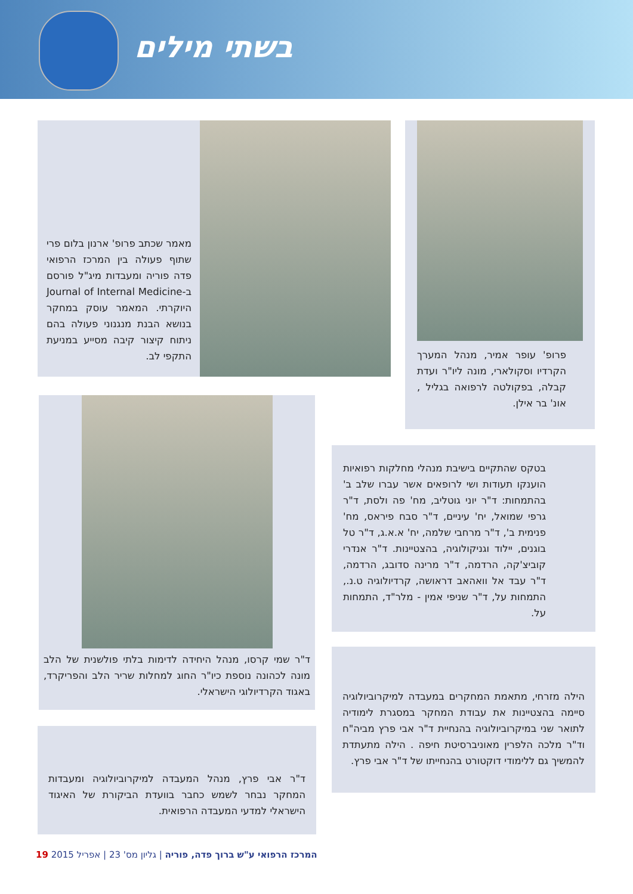בשתי מילים
מאמר שכתב פרופ' ארנון בלום פרי שתוף פעולה בין המרכז הרפואי פדה פוריה ומעבדות מיג"ל פורסם ב-Journal of Internal Medicine היוקרתי. המאמר עוסק במחקר בנושא הבנת מנגנוני פעולה בהם ניתוח קיצור קיבה מסייע במניעת התקפי לב.
פרופ' עופר אמיר, מנהל המערך הקרדיו וסקולארי, מונה ליו"ר ועדת קבלה, בפקולטה לרפואה בגליל , אונ' בר אילן.
ד"ר שמי קרסו, מנהל היחידה לדימות בלתי פולשנית של הלב מונה לכהונה נוספת כיו"ר החוג למחלות שריר הלב והפריקרד, באגוד הקרדיולוגי הישראלי.
בטקס שהתקיים בישיבת מנהלי מחלקות רפואיות הוענקו תעודות ושי לרופאים אשר עברו שלב ב' בהתמחות: ד"ר יוני גוטליב, מח' פה ולסת, ד"ר גרפי שמואל, יח' עיניים, ד"ר סבח פיראס, מח' פנימית ב', ד"ר מרחבי שלמה, יח' א.א.ג, ד"ר טל בוגנים, יילוד וגניקולוגיה, בהצטיינות. ד"ר אנדרי קוביצ'קה, הרדמה, ד"ר מרינה סדובג, הרדמה, ד"ר עבד אל וואהאב דראושה, קרדיולוגיה ט.נ., התמחות על, ד"ר שניפי אמין - מלר"ד, התמחות על.
הילה מזרחי, מתאמת המחקרים במעבדה למיקרוביולוגיה סיימה בהצטיינות את עבודת המחקר במסגרת לימודיה לתואר שני במיקרוביולוגיה בהנחיית ד"ר אבי פרץ מביה"ח וד"ר מלכה הלפרין מאוניברסיטת חיפה . הילה מתעתדת להמשיך גם ללימודי דוקטורט בהנחייתו של ד"ר אבי פרץ.
ד"ר אבי פרץ, מנהל המעבדה למיקרוביולוגיה ומעבדות המחקר נבחר לשמש כחבר בוועדת הביקורת של האיגוד הישראלי למדעי המעבדה הרפואית.
המרכז הרפואי ע"ש ברוך פדה, פוריה | גליון מס' 23 | אפריל 2015 19